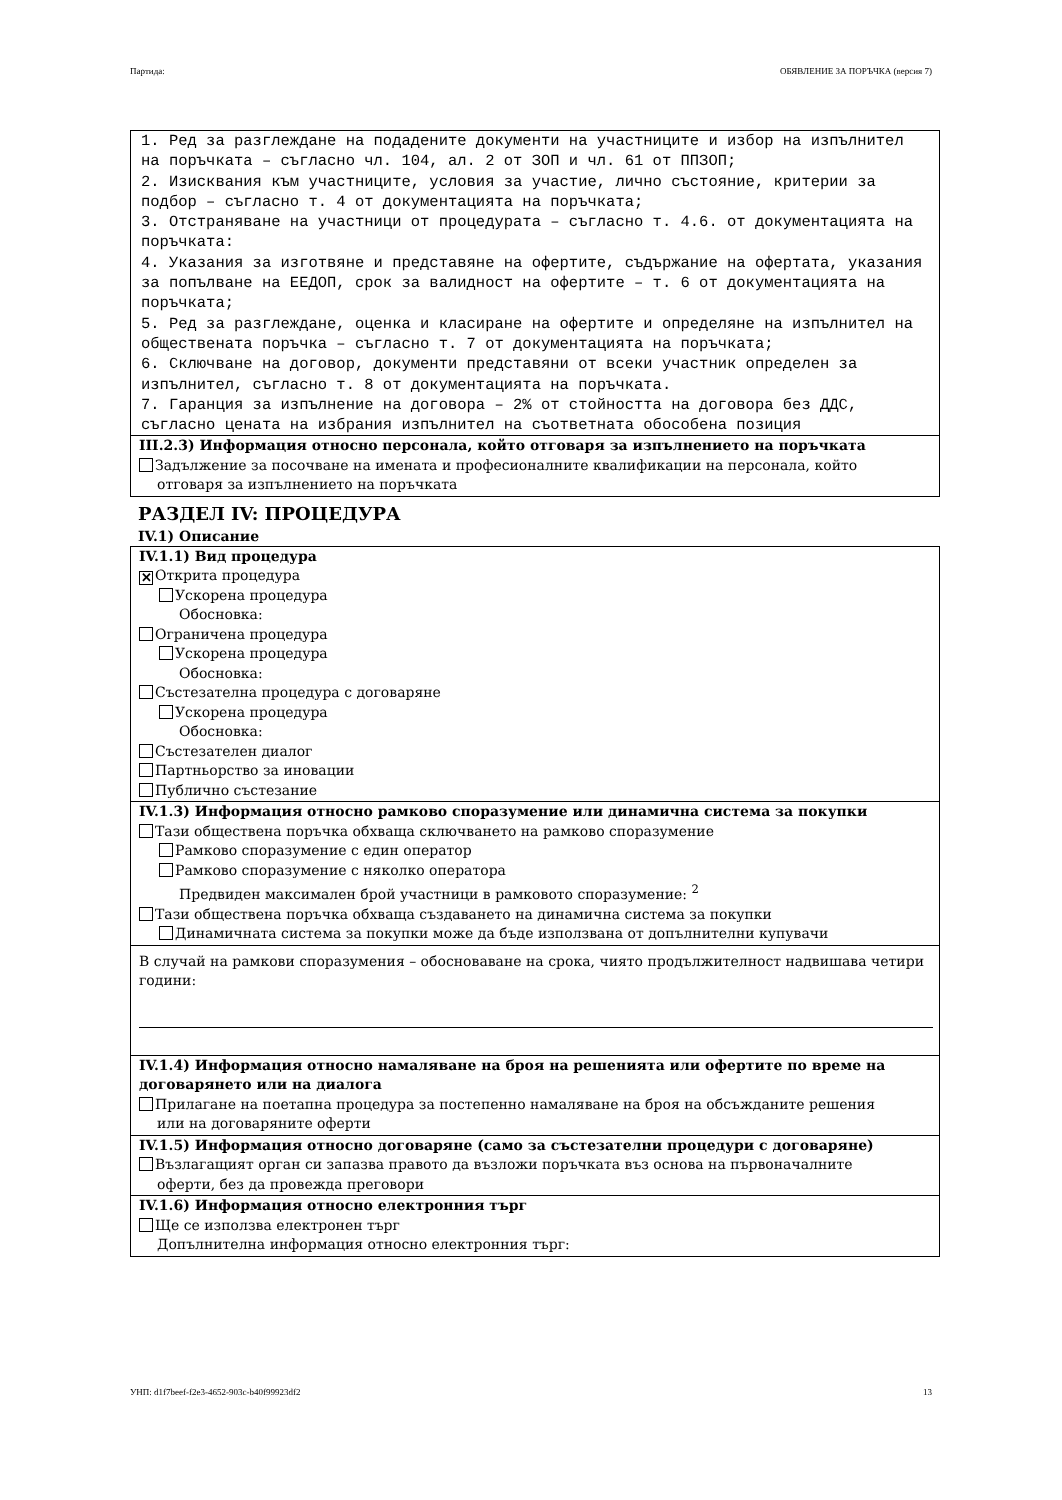Партида: ОБЯВЛЕНИЕ ЗА ПОРЪЧКА (версия 7)
1. Ред за разглеждане на подадените документи на участниците и избор на изпълнител на поръчката – съгласно чл. 104, ал. 2 от ЗОП и чл. 61 от ППЗОП;
2. Изисквания към участниците, условия за участие, лично състояние, критерии за подбор – съгласно т. 4 от документацията на поръчката;
3. Отстраняване на участници от процедурата – съгласно т. 4.6. от документацията на поръчката:
4. Указания за изготвяне и представяне на офертите, съдържание на офертата, указания за попълване на ЕЕДОП, срок за валидност на офертите – т. 6 от документацията на поръчката;
5. Ред за разглеждане, оценка и класиране на офертите и определяне на изпълнител на обществената поръчка – съгласно т. 7 от документацията на поръчката;
6. Сключване на договор, документи представяни от всеки участник определен за изпълнител, съгласно т. 8 от документацията на поръчката.
7. Гаранция за изпълнение на договора – 2% от стойността на договора без ДДС, съгласно цената на избрания изпълнител на съответната обособена позиция
III.2.3) Информация относно персонала, който отговаря за изпълнението на поръчката
Задължение за посочване на имената и професионалните квалификации на персонала, който
отговаря за изпълнението на поръчката
РАЗДЕЛ IV: ПРОЦЕДУРА
IV.1) Описание
IV.1.1) Вид процедура
✕ Открита процедура
Ускорена процедура
Обосновка:
Ограничена процедура
Ускорена процедура
Обосновка:
Състезателна процедура с договаряне
Ускорена процедура
Обосновка:
Състезателен диалог
Партньорство за иновации
Публично състезание
IV.1.3) Информация относно рамково споразумение или динамична система за покупки
Тази обществена поръчка обхваща сключването на рамково споразумение
Рамково споразумение с един оператор
Рамково споразумение с няколко оператора
Предвиден максимален брой участници в рамковото споразумение: <sup>2</sup>
Тази обществена поръчка обхваща създаването на динамична система за покупки
Динамичната система за покупки може да бъде използвана от допълнителни купувачи
В случай на рамкови споразумения – обосноваване на срока, чиято продължителност надвишава четири години:
IV.1.4) Информация относно намаляване на броя на решенията или офертите по време на договарянето или на диалога
Прилагане на поетапна процедура за постепенно намаляване на броя на обсъжданите решения
или на договаряните оферти
IV.1.5) Информация относно договаряне (само за състезателни процедури с договаряне)
Възлагащият орган си запазва правото да възложи поръчката въз основа на първоначалните
оферти, без да провежда преговори
IV.1.6) Информация относно електронния търг
Ще се използва електронен търг
Допълнителна информация относно електронния търг:
УНП: d1f7beef-f2e3-4652-903c-b40f99923df2 13